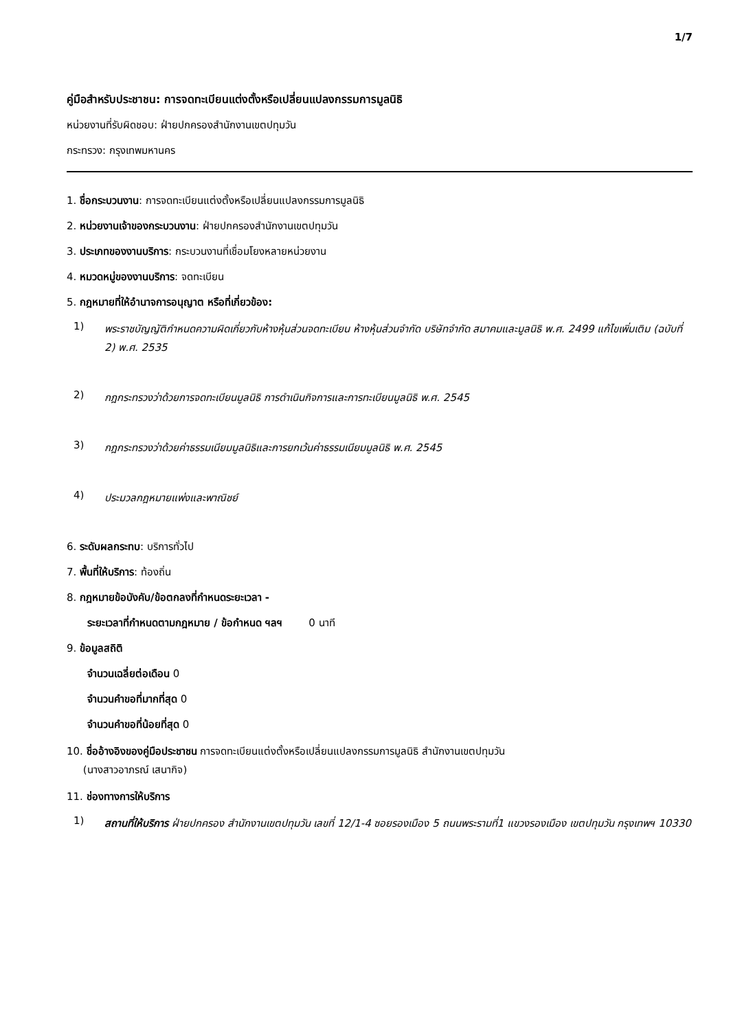1/7
คู่มือสำหรับประชาชน: การจดทะเบียนแต่งตั้งหรือเปลี่ยนแปลงกรรมการมูลนิธิ
หน่วยงานที่รับผิดชอบ: ฝ่ายปกครองสำนักงานเขตปทุมวัน
กระทรวง: กรุงเทพมหานคร
1. ชื่อกระบวนงาน: การจดทะเบียนแต่งตั้งหรือเปลี่ยนแปลงกรรมการมูลนิธิ
2. หน่วยงานเจ้าของกระบวนงาน: ฝ่ายปกครองสำนักงานเขตปทุมวัน
3. ประเภทของงานบริการ: กระบวนงานที่เชื่อมโยงหลายหน่วยงาน
4. หมวดหมู่ของงานบริการ: จดทะเบียน
5. กฎหมายที่ให้อำนาจการอนุญาต หรือที่เกี่ยวข้อง:
1) พระราชบัญญัติกำหนดความผิดเกี่ยวกับห้างหุ้นส่วนจดทะเบียน ห้างหุ้นส่วนจำกัด บริษัทจำกัด สมาคมและมูลนิธิ พ.ศ. 2499 แก้ไขเพิ่มเติม (ฉบับที่ 2) พ.ศ. 2535
2) กฎกระทรวงว่าด้วยการจดทะเบียนมูลนิธิ การดำเนินกิจการและการทะเบียนมูลนิธิ พ.ศ. 2545
3) กฎกระทรวงว่าด้วยค่าธรรมเนียมมูลนิธิและการยกเว้นค่าธรรมเนียมมูลนิธิ พ.ศ. 2545
4) ประมวลกฎหมายแพ่งและพาณิชย์
6. ระดับผลกระทบ: บริการทั่วไป
7. พื้นที่ให้บริการ: ท้องถิ่น
8. กฎหมายข้อบังคับ/ข้อตกลงที่กำหนดระยะเวลา -
ระยะเวลาที่กำหนดตามกฎหมาย / ข้อกำหนด ฯลฯ 0 นาที
9. ข้อมูลสถิติ
จำนวนเฉลี่ยต่อเดือน 0
จำนวนคำขอที่มากที่สุด 0
จำนวนคำขอที่น้อยที่สุด 0
10. ชื่ออ้างอิงของคู่มือประชาชน การจดทะเบียนแต่งตั้งหรือเปลี่ยนแปลงกรรมการมูลนิธิ สำนักงานเขตปทุมวัน
(นางสาวอาภรณ์ เสนากิจ)
11. ช่องทางการให้บริการ
1) สถานที่ให้บริการ ฝ่ายปกครอง สำนักงานเขตปทุมวัน เลขที่ 12/1-4 ซอยรองเมือง 5 ถนนพระรามที่1 แขวงรองเมือง เขตปทุมวัน กรุงเทพฯ 10330